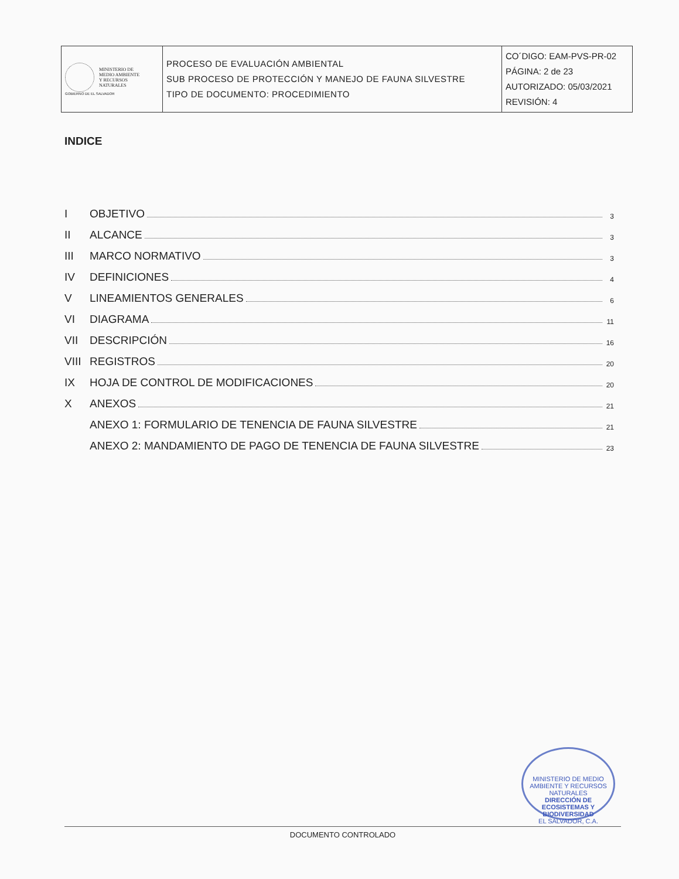| MINISTERIO DE MEDIO AMBIENTE Y RECURSOS NATURALES GOBIERNO DE EL SALVADOR | PROCESO DE EVALUACIÓN AMBIENTAL SUB PROCESO DE PROTECCIÓN Y MANEJO DE FAUNA SILVESTRE TIPO DE DOCUMENTO: PROCEDIMIENTO | CO´DIGO: EAM-PVS-PR-02 PÁGINA: 2 de 23 AUTORIZADO: 05/03/2021 REVISIÓN: 4 |
INDICE
I OBJETIVO 3
II ALCANCE 3
III MARCO NORMATIVO 3
IV DEFINICIONES 4
V LINEAMIENTOS GENERALES 6
VI DIAGRAMA 11
VII DESCRIPCIÓN 16
VIII REGISTROS 20
IX HOJA DE CONTROL DE MODIFICACIONES 20
X ANEXOS 21
ANEXO 1: FORMULARIO DE TENENCIA DE FAUNA SILVESTRE 21
ANEXO 2: MANDAMIENTO DE PAGO DE TENENCIA DE FAUNA SILVESTRE 23
MINISTERIO DE MEDIO AMBIENTE Y RECURSOS NATURALES
DIRECCIÓN DE ECOSISTEMAS Y BIODIVERSIDAD
EL SALVADOR, C.A.
DOCUMENTO CONTROLADO